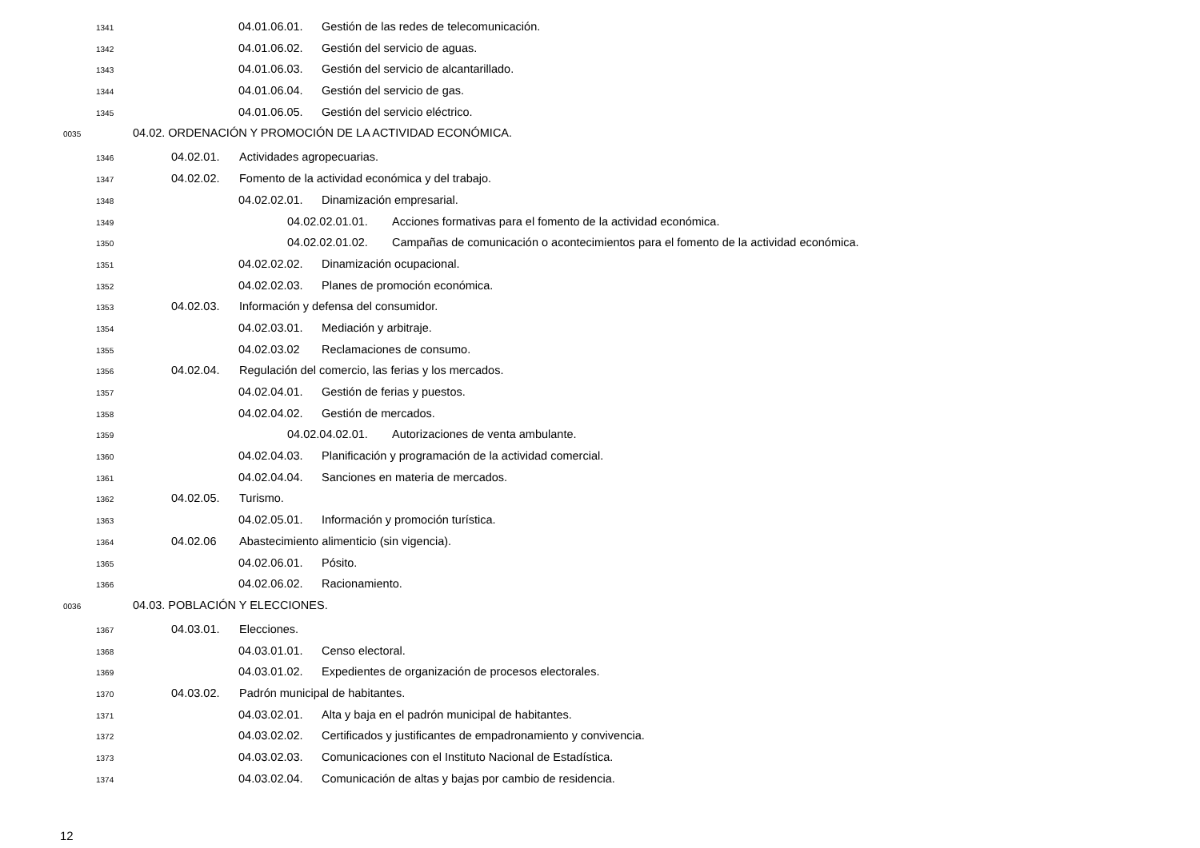1341 04.01.06.01. Gestión de las redes de telecomunicación.
1342 04.01.06.02. Gestión del servicio de aguas.
1343 04.01.06.03. Gestión del servicio de alcantarillado.
1344 04.01.06.04. Gestión del servicio de gas.
1345 04.01.06.05. Gestión del servicio eléctrico.
0035 04.02. ORDENACIÓN Y PROMOCIÓN DE LA ACTIVIDAD ECONÓMICA.
1346 04.02.01. Actividades agropecuarias.
1347 04.02.02. Fomento de la actividad económica y del trabajo.
1348 04.02.02.01. Dinamización empresarial.
1349 04.02.02.01.01. Acciones formativas para el fomento de la actividad económica.
1350 04.02.02.01.02. Campañas de comunicación o acontecimientos para el fomento de la actividad económica.
1351 04.02.02.02. Dinamización ocupacional.
1352 04.02.02.03. Planes de promoción económica.
1353 04.02.03. Información y defensa del consumidor.
1354 04.02.03.01. Mediación y arbitraje.
1355 04.02.03.02 Reclamaciones de consumo.
1356 04.02.04. Regulación del comercio, las ferias y los mercados.
1357 04.02.04.01. Gestión de ferias y puestos.
1358 04.02.04.02. Gestión de mercados.
1359 04.02.04.02.01. Autorizaciones de venta ambulante.
1360 04.02.04.03. Planificación y programación de la actividad comercial.
1361 04.02.04.04. Sanciones en materia de mercados.
1362 04.02.05. Turismo.
1363 04.02.05.01. Información y promoción turística.
1364 04.02.06 Abastecimiento alimenticio (sin vigencia).
1365 04.02.06.01. Pósito.
1366 04.02.06.02. Racionamiento.
0036 04.03. POBLACIÓN Y ELECCIONES.
1367 04.03.01. Elecciones.
1368 04.03.01.01. Censo electoral.
1369 04.03.01.02. Expedientes de organización de procesos electorales.
1370 04.03.02. Padrón municipal de habitantes.
1371 04.03.02.01. Alta y baja en el padrón municipal de habitantes.
1372 04.03.02.02. Certificados y justificantes de empadronamiento y convivencia.
1373 04.03.02.03. Comunicaciones con el Instituto Nacional de Estadística.
1374 04.03.02.04. Comunicación de altas y bajas por cambio de residencia.
12